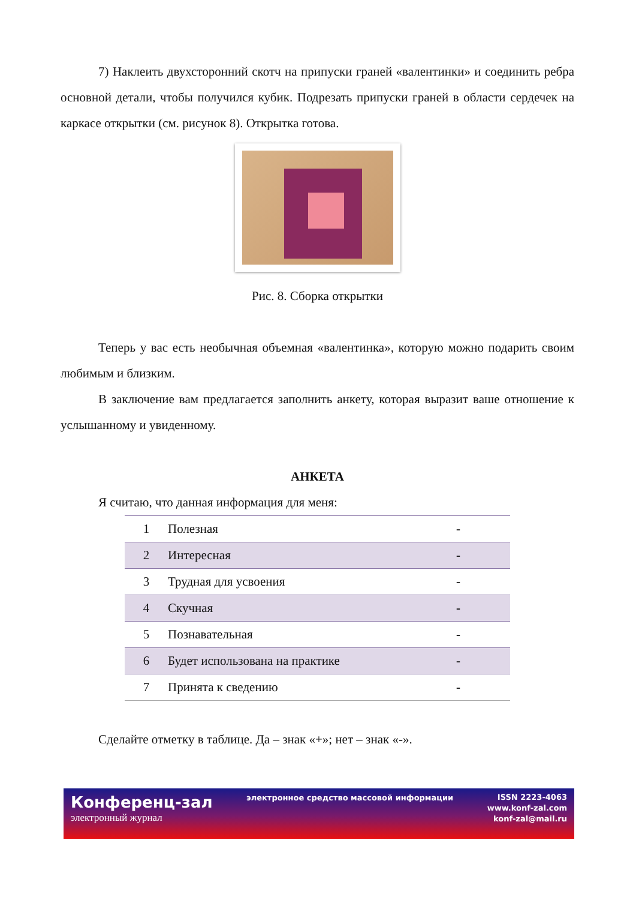7) Наклеить двухсторонний скотч на припуски граней «валентинки» и соединить ребра основной детали, чтобы получился кубик. Подрезать припуски граней в области сердечек на каркасе открытки (см. рисунок 8). Открытка готова.
Рис. 8. Сборка открытки
Теперь у вас есть необычная объемная «валентинка», которую можно подарить своим любимым и близким.
В заключение вам предлагается заполнить анкету, которая выразит ваше отношение к услышанному и увиденному.
АНКЕТА
Я считаю, что данная информация для меня:
| 1 | Полезная | - |
| 2 | Интересная | - |
| 3 | Трудная для усвоения | - |
| 4 | Скучная | - |
| 5 | Познавательная | - |
| 6 | Будет использована на практике | - |
| 7 | Принята к сведению | - |
Сделайте отметку в таблице. Да – знак «+»; нет – знак «-».
Конференц-зал
электронный журнал
электронное средство массовой информации
ISSN 2223-4063
www.konf-zal.com
konf-zal@mail.ru